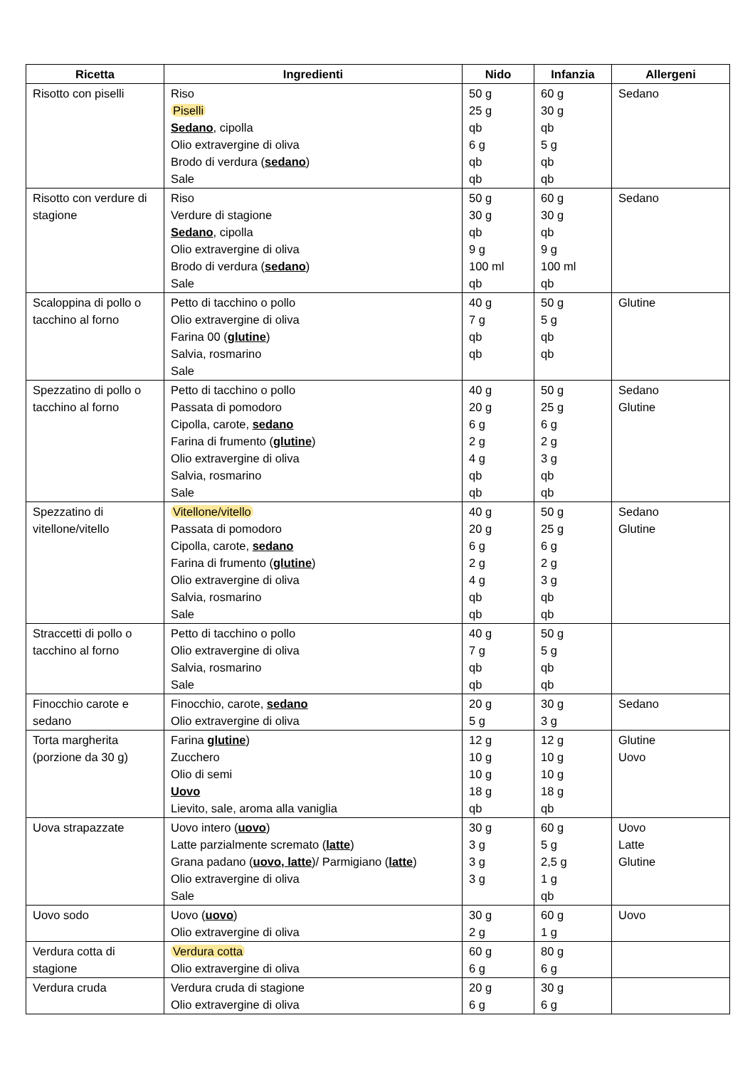| Ricetta | Ingredienti | Nido | Infanzia | Allergeni |
| --- | --- | --- | --- | --- |
| Risotto con piselli | Riso Piselli Sedano , cipolla Olio extravergine di oliva Brodo di verdura ( sedano ) Sale | 50 g 25 g qb 6 g qb qb | 60 g 30 g qb 5 g qb qb | Sedano |
| Risotto con verdure di stagione | Riso Verdure di stagione Sedano , cipolla Olio extravergine di oliva Brodo di verdura ( sedano ) Sale | 50 g 30 g qb 9 g 100 ml qb | 60 g 30 g qb 9 g 100 ml qb | Sedano |
| Scaloppina di pollo o tacchino al forno | Petto di tacchino o pollo Olio extravergine di oliva Farina 00 ( glutine ) Salvia, rosmarino Sale | 40 g 7 g qb qb | 50 g 5 g qb qb | Glutine |
| Spezzatino di pollo o tacchino al forno | Petto di tacchino o pollo Passata di pomodoro Cipolla, carote, sedano Farina di frumento ( glutine ) Olio extravergine di oliva Salvia, rosmarino Sale | 40 g 20 g 6 g 2 g 4 g qb qb | 50 g 25 g 6 g 2 g 3 g qb qb | Sedano Glutine |
| Spezzatino di vitellone/vitello | Vitellone/vitello Passata di pomodoro Cipolla, carote, sedano Farina di frumento ( glutine ) Olio extravergine di oliva Salvia, rosmarino Sale | 40 g 20 g 6 g 2 g 4 g qb qb | 50 g 25 g 6 g 2 g 3 g qb qb | Sedano Glutine |
| Straccetti di pollo o tacchino al forno | Petto di tacchino o pollo Olio extravergine di oliva Salvia, rosmarino Sale | 40 g 7 g qb qb | 50 g 5 g qb qb | |
| Finocchio carote e sedano | Finocchio, carote, sedano Olio extravergine di oliva | 20 g 5 g | 30 g 3 g | Sedano |
| Torta margherita (porzione da 30 g) | Farina glutine ) Zucchero Olio di semi Uovo Lievito, sale, aroma alla vaniglia | 12 g 10 g 10 g 18 g qb | 12 g 10 g 10 g 18 g qb | Glutine Uovo |
| Uova strapazzate | Uovo intero ( uovo ) Latte parzialmente scremato ( latte ) Grana padano ( uovo, latte )/ Parmigiano ( latte ) Olio extravergine di oliva Sale | 30 g 3 g 3 g 3 g | 60 g 5 g 2,5 g 1 g qb | Uovo Latte Glutine |
| Uovo sodo | Uovo ( uovo ) Olio extravergine di oliva | 30 g 2 g | 60 g 1 g | Uovo |
| Verdura cotta di stagione | Verdura cotta Olio extravergine di oliva | 60 g 6 g | 80 g 6 g | |
| Verdura cruda | Verdura cruda di stagione Olio extravergine di oliva | 20 g 6 g | 30 g 6 g | |